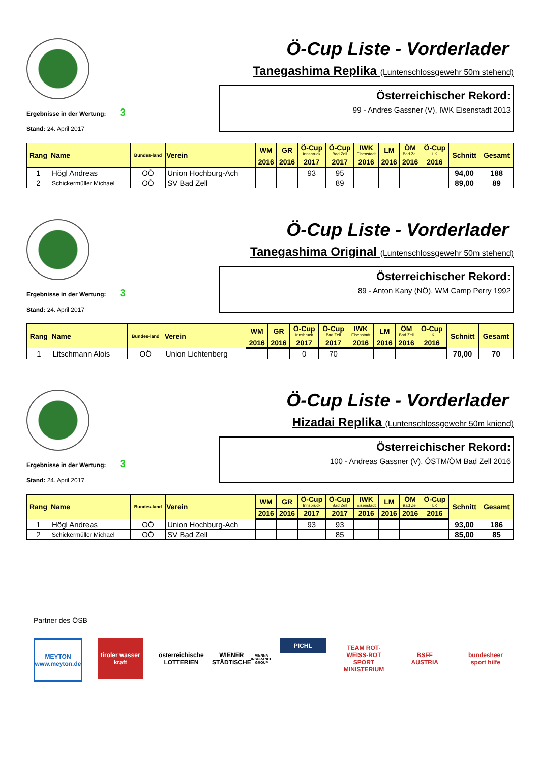Ergebnisse in der Wertung: 3
Stand: 24. April 2017
Ö-Cup Liste - Vorderlader
Tanegashima Replika (Luntenschlossgewehr 50m stehend)
Österreichischer Rekord:
99 - Andres Gassner (V), IWK Eisenstadt 2013
| Rang | Name | Bundes-land | Verein | WM | GR | Ö-Cup Innsbruck | Ö-Cup Bad Zell | IWK Eisenstadt | LM | ÖM Bad Zell | Ö-Cup LK | Schnitt | Gesamt |
| --- | --- | --- | --- | --- | --- | --- | --- | --- | --- | --- | --- | --- | --- |
| | | | | 2016 | 2016 | 2017 | 2017 | 2016 | 2016 | 2016 | 2016 | | |
| 1 | Högl Andreas | OÖ | Union Hochburg-Ach | | | 93 | 95 | | | | | 94,00 | 188 |
| 2 | Schickermüller Michael | OÖ | SV Bad Zell | | | | 89 | | | | | 89,00 | 89 |
Ergebnisse in der Wertung: 3
Stand: 24. April 2017
Ö-Cup Liste - Vorderlader
Tanegashima Original (Luntenschlossgewehr 50m stehend)
Österreichischer Rekord:
89 - Anton Kany (NÖ), WM Camp Perry 1992
| Rang | Name | Bundes-land | Verein | WM | GR | Ö-Cup Innsbruck | Ö-Cup Bad Zell | IWK Eisenstadt | LM | ÖM Bad Zell | Ö-Cup LK | Schnitt | Gesamt |
| --- | --- | --- | --- | --- | --- | --- | --- | --- | --- | --- | --- | --- | --- |
| | | | | 2016 | 2016 | 2017 | 2017 | 2016 | 2016 | 2016 | 2016 | | |
| 1 | Litschmann Alois | OÖ | Union Lichtenberg | | | 0 | 70 | | | | | 70,00 | 70 |
Ergebnisse in der Wertung: 3
Stand: 24. April 2017
Ö-Cup Liste - Vorderlader
Hizadai Replika (Luntenschlossgewehr 50m kniend)
Österreichischer Rekord:
100 - Andreas Gassner (V), ÖSTM/ÖM Bad Zell 2016
| Rang | Name | Bundes-land | Verein | WM | GR | Ö-Cup Innsbruck | Ö-Cup Bad Zell | IWK Eisenstadt | LM | ÖM Bad Zell | Ö-Cup LK | Schnitt | Gesamt |
| --- | --- | --- | --- | --- | --- | --- | --- | --- | --- | --- | --- | --- | --- |
| | | | | 2016 | 2016 | 2017 | 2017 | 2016 | 2016 | 2016 | 2016 | | |
| 1 | Högl Andreas | OÖ | Union Hochburg-Ach | | | 93 | 93 | | | | | 93,00 | 186 |
| 2 | Schickermüller Michael | OÖ | SV Bad Zell | | | | 85 | | | | | 85,00 | 85 |
Partner des ÖSB
MEYTON
www.meyton.de
tiroler wasser kraft
österreichische LOTTERIEN
WIENER STÄDTISCHE
VIENNA INSURANCE GROUP
PICHL
TEAM ROT-WEISS-ROT
SPORT MINISTERIUM
BSFF
AUSTRIA
bundesheer
sport hilfe